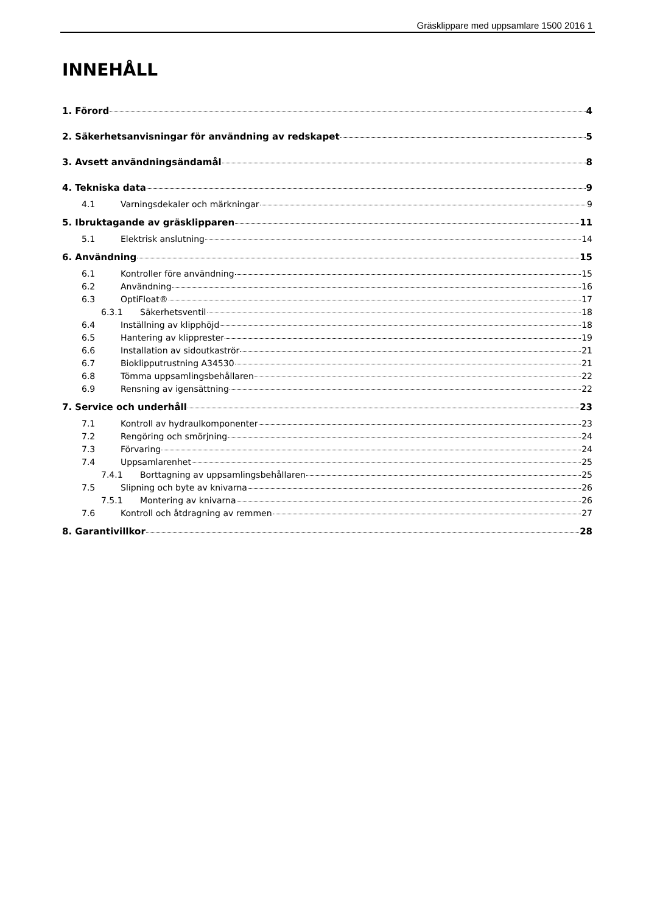Gräsklippare med uppsamlare 1500 2016 1
INNEHÅLL
1. Förord 4
2. Säkerhetsanvisningar för användning av redskapet 5
3. Avsett användningsändamål 8
4. Tekniska data 9
4.1 Varningsdekaler och märkningar 9
5. Ibruktagande av gräsklipparen 11
5.1 Elektrisk anslutning 14
6. Användning 15
6.1 Kontroller före användning 15
6.2 Användning 16
6.3 OptiFloat® 17
6.3.1 Säkerhetsventil 18
6.4 Inställning av klipphöjd 18
6.5 Hantering av klipprester 19
6.6 Installation av sidoutkaströr 21
6.7 Bioklipputrustning A34530 21
6.8 Tömma uppsamlingsbehållaren 22
6.9 Rensning av igensättning 22
7. Service och underhåll 23
7.1 Kontroll av hydraulkomponenter 23
7.2 Rengöring och smörjning 24
7.3 Förvaring 24
7.4 Uppsamlarenhet 25
7.4.1 Borttagning av uppsamlingsbehållaren 25
7.5 Slipning och byte av knivarna 26
7.5.1 Montering av knivarna 26
7.6 Kontroll och åtdragning av remmen 27
8. Garantivillkor 28